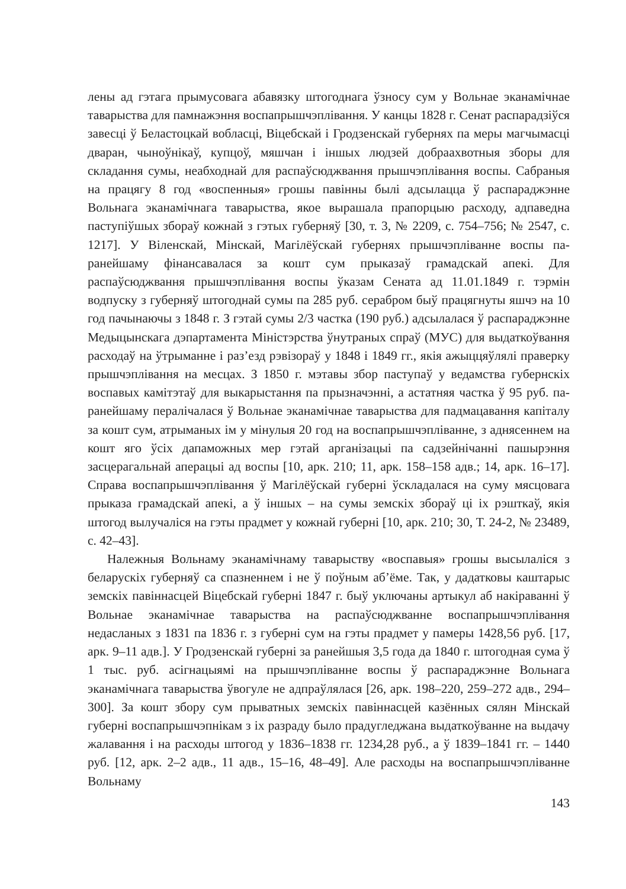лены ад гэтага прымусовага абавязку штогоднага ўзносу сум у Вольнае эканамічнае таварыства для памнажэння воспапрышчэплівання. У канцы 1828 г. Сенат распарадзіўся завесці ў Беластоцкай вобласці, Віцебскай і Гродзенскай губернях па меры магчымасці дваран, чыноўнікаў, купцоў, мяшчан і іншых людзей добраахвотныя зборы для складання сумы, неабходнай для распаўсюджвання прышчэплівання воспы. Сабраныя на працягу 8 год «воспенныя» грошы павінны былі адсылацца ў распараджэнне Вольнага эканамічнага таварыства, якое вырашала прапорцыю расходу, адпаведна паступіўшых збораў кожнай з гэтых губерняў [30, т. 3, № 2209, с. 754–756; № 2547, с. 1217]. У Віленскай, Мінскай, Магілёўскай губернях прышчэпліванне воспы па-ранейшаму фінансавалася за кошт сум прыказаў грамадскай апекі. Для распаўсюджвання прышчэплівання воспы ўказам Сената ад 11.01.1849 г. тэрмін водпуску з губерняў штогоднай сумы па 285 руб. серабром быў працягнуты яшчэ на 10 год пачынаючы з 1848 г. З гэтай сумы 2/3 частка (190 руб.) адсылалася ў распараджэнне Медыцынскага дэпартамента Міністэрства ўнутраных спраў (МУС) для выдаткоўвання расходаў на ўтрыманне і раз’езд рэвізораў у 1848 і 1849 гг., якія ажыццяўлялі праверку прышчэплівання на месцах. З 1850 г. мэтавы збор паступаў у ведамства губернскіх воспавых камітэтаў для выкарыстання па прызначэнні, а астатняя частка ў 95 руб. па-ранейшаму пералічалася ў Вольнае эканамічнае таварыства для падмацавання капіталу за кошт сум, атрыманых ім у мінулыя 20 год на воспапрышчэпліванне, з аднясеннем на кошт яго ўсіх дапаможных мер гэтай арганізацыі па садзейнічанні пашырэння засцерагальнай аперацыі ад воспы [10, арк. 210; 11, арк. 158–158 адв.; 14, арк. 16–17]. Справа воспапрышчэплівання ў Магілёўскай губерні ўскладалася на суму мясцовага прыказа грамадскай апекі, а ў іншых – на сумы земскіх збораў ці іх рэшткаў, якія штогод вылучаліся на гэты прадмет у кожнай губерні [10, арк. 210; 30, Т. 24-2, № 23489, с. 42–43].
Належныя Вольнаму эканамічнаму таварыству «воспавыя» грошы высылаліся з беларускіх губерняў са спазненнем і не ў поўным аб’ёме. Так, у дадатковы каштарыс земскіх павіннасцей Віцебскай губерні 1847 г. быў уключаны артыкул аб накіраванні ў Вольнае эканамічнае таварыства на распаўсюджванне воспапрышчэплівання недасланых з 1831 па 1836 г. з губерні сум на гэты прадмет у памеры 1428,56 руб. [17, арк. 9–11 адв.]. У Гродзенскай губерні за ранейшыя 3,5 года да 1840 г. штогодная сума ў 1 тыс. руб. асігнацыямі на прышчэпліванне воспы ў распараджэнне Вольнага эканамічнага таварыства ўвогуле не адпраўлялася [26, арк. 198–220, 259–272 адв., 294–300]. За кошт збору сум прыватных земскіх павіннасцей казённых сялян Мінскай губерні воспапрышчэпнікам з іх разраду было прадугледжана выдаткоўванне на выдачу жалавання і на расходы штогод у 1836–1838 гг. 1234,28 руб., а ў 1839–1841 гг. – 1440 руб. [12, арк. 2–2 адв., 11 адв., 15–16, 48–49]. Але расходы на воспапрышчэпліванне Вольнаму
143